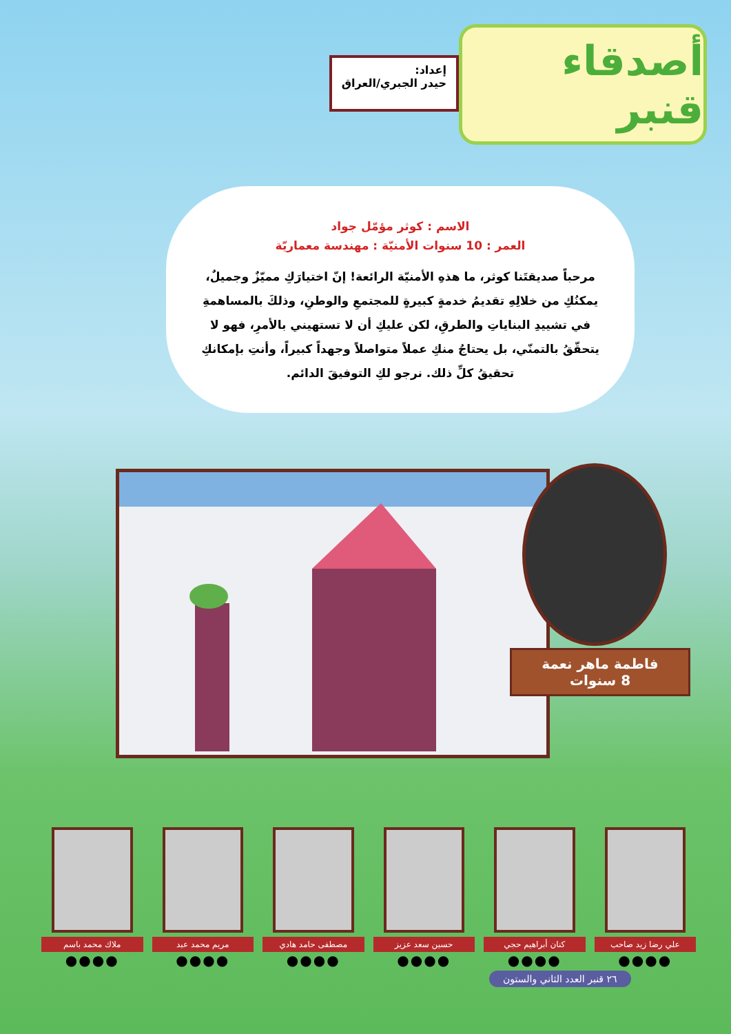أصدقاء قنبر
إعداد:
حيدر الجبري/العراق
الاسم : كوثر مؤمّل جواد
العمر : 10 سنوات الأمنيّة : مهندسة معماريّة
مرحباً صديقتَنا كوثر، ما هذهِ الأمنيّة الرائعة! إنّ اختيارَكِ مميّزٌ وجميلٌ، يمكنُكِ من خلالِهِ تقديمُ خدمةٍ كبيرةٍ للمجتمعِ والوطنِ، وذلكَ بالمساهمةِ في تشييدِ البناياتِ والطرقِ، لكن عليكِ أن لا تستهيني بالأمرِ، فهو لا يتحقّقُ بالتمنّي، بل يحتاجُ منكِ عملاً متواصلاً وجهداً كبيراً، وأنتِ بإمكانكِ تحقيقُ كلِّ ذلك. نرجو لكِ التوفيقَ الدائم.
فاطمة ماهر نعمة
8 سنوات
علي رضا زيد صاحب
●●●●
كنان أبراهيم حجي
●●●●
حسين سعد عزيز
●●●●
مصطفى حامد هادي
●●●●
مريم محمد عبد
●●●●
ملاك محمد باسم
●●●●
٢٦ قنبر العدد الثاني والستون